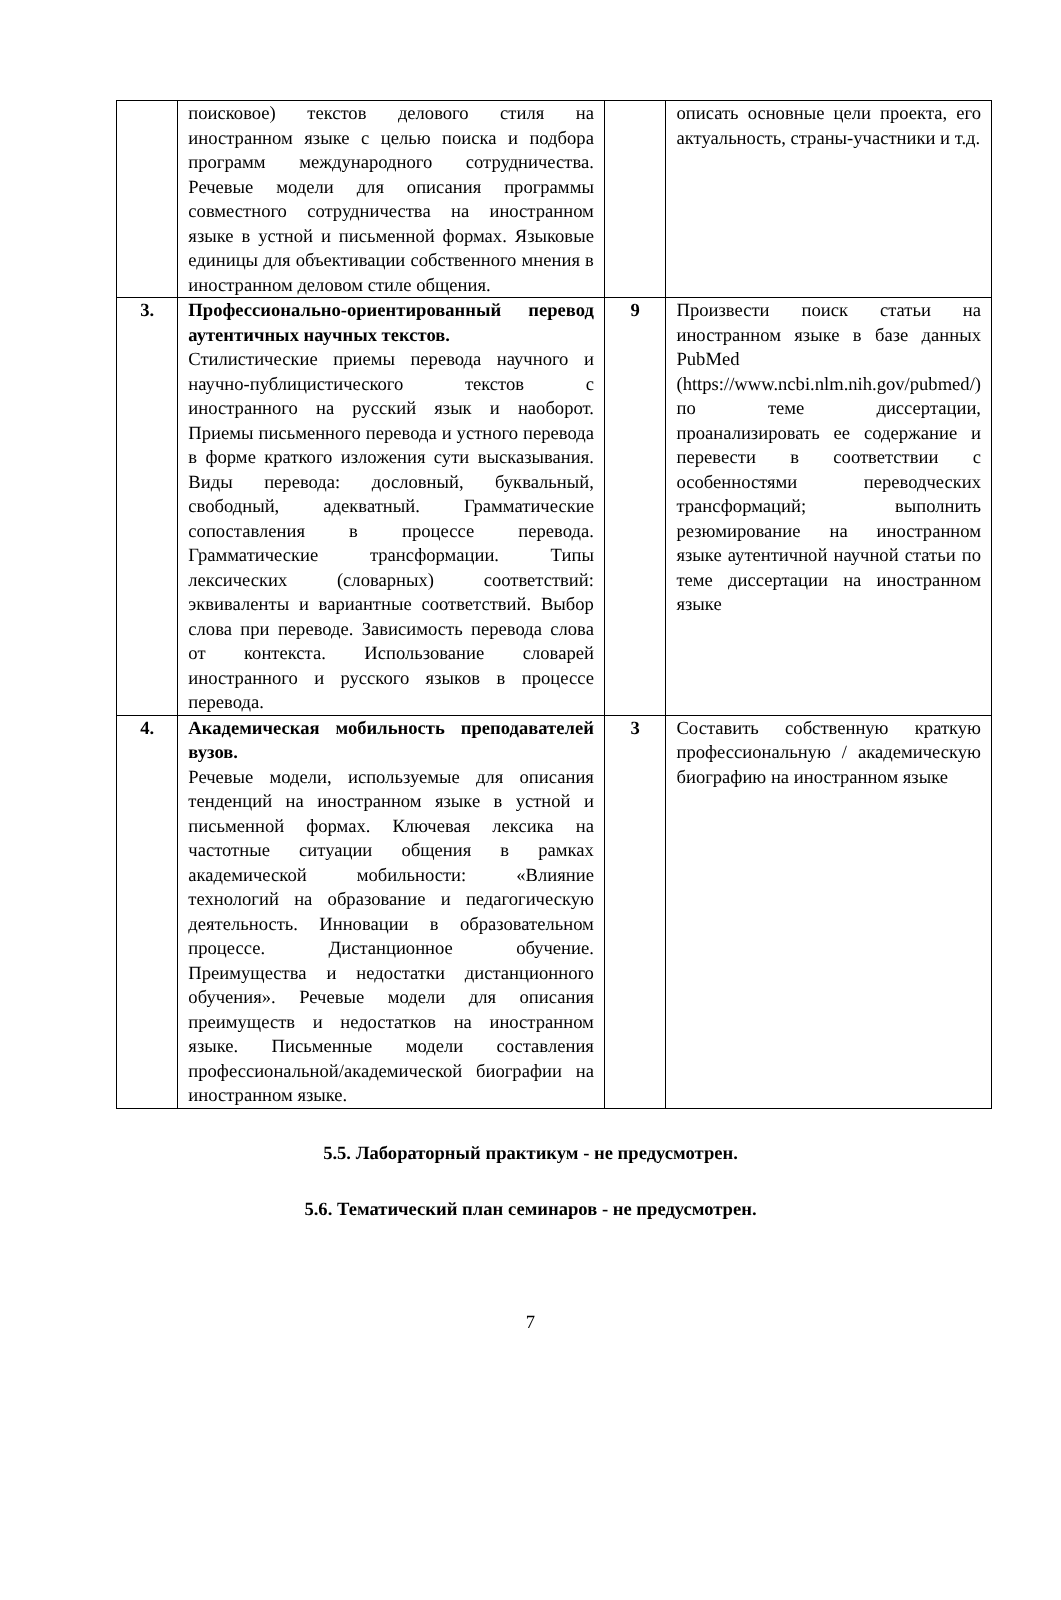| | поисковое) текстов делового стиля на иностранном языке с целью поиска и подбора программ международного сотрудничества. Речевые модели для описания программы совместного сотрудничества на иностранном языке в устной и письменной формах. Языковые единицы для объективации собственного мнения в иностранном деловом стиле общения. | | описать основные цели проекта, его актуальность, страны-участники и т.д. |
| 3. | Профессионально-ориентированный перевод аутентичных научных текстов. Стилистические приемы перевода научного и научно-публицистического текстов с иностранного на русский язык и наоборот. Приемы письменного перевода и устного перевода в форме краткого изложения сути высказывания. Виды перевода: дословный, буквальный, свободный, адекватный. Грамматические сопоставления в процессе перевода. Грамматические трансформации. Типы лексических (словарных) соответствий: эквиваленты и вариантные соответствий. Выбор слова при переводе. Зависимость перевода слова от контекста. Использование словарей иностранного и русского языков в процессе перевода. | 9 | Произвести поиск статьи на иностранном языке в базе данных PubMed (https://www.ncbi.nlm.nih.gov/pubmed/) по теме диссертации, проанализировать ее содержание и перевести в соответствии с особенностями переводческих трансформаций; выполнить резюмирование на иностранном языке аутентичной научной статьи по теме диссертации на иностранном языке |
| 4. | Академическая мобильность преподавателей вузов. Речевые модели, используемые для описания тенденций на иностранном языке в устной и письменной формах. Ключевая лексика на частотные ситуации общения в рамках академической мобильности: «Влияние технологий на образование и педагогическую деятельность. Инновации в образовательном процессе. Дистанционное обучение. Преимущества и недостатки дистанционного обучения». Речевые модели для описания преимуществ и недостатков на иностранном языке. Письменные модели составления профессиональной/академической биографии на иностранном языке. | 3 | Составить собственную краткую профессиональную / академическую биографию на иностранном языке |
5.5. Лабораторный практикум - не предусмотрен.
5.6. Тематический план семинаров - не предусмотрен.
7